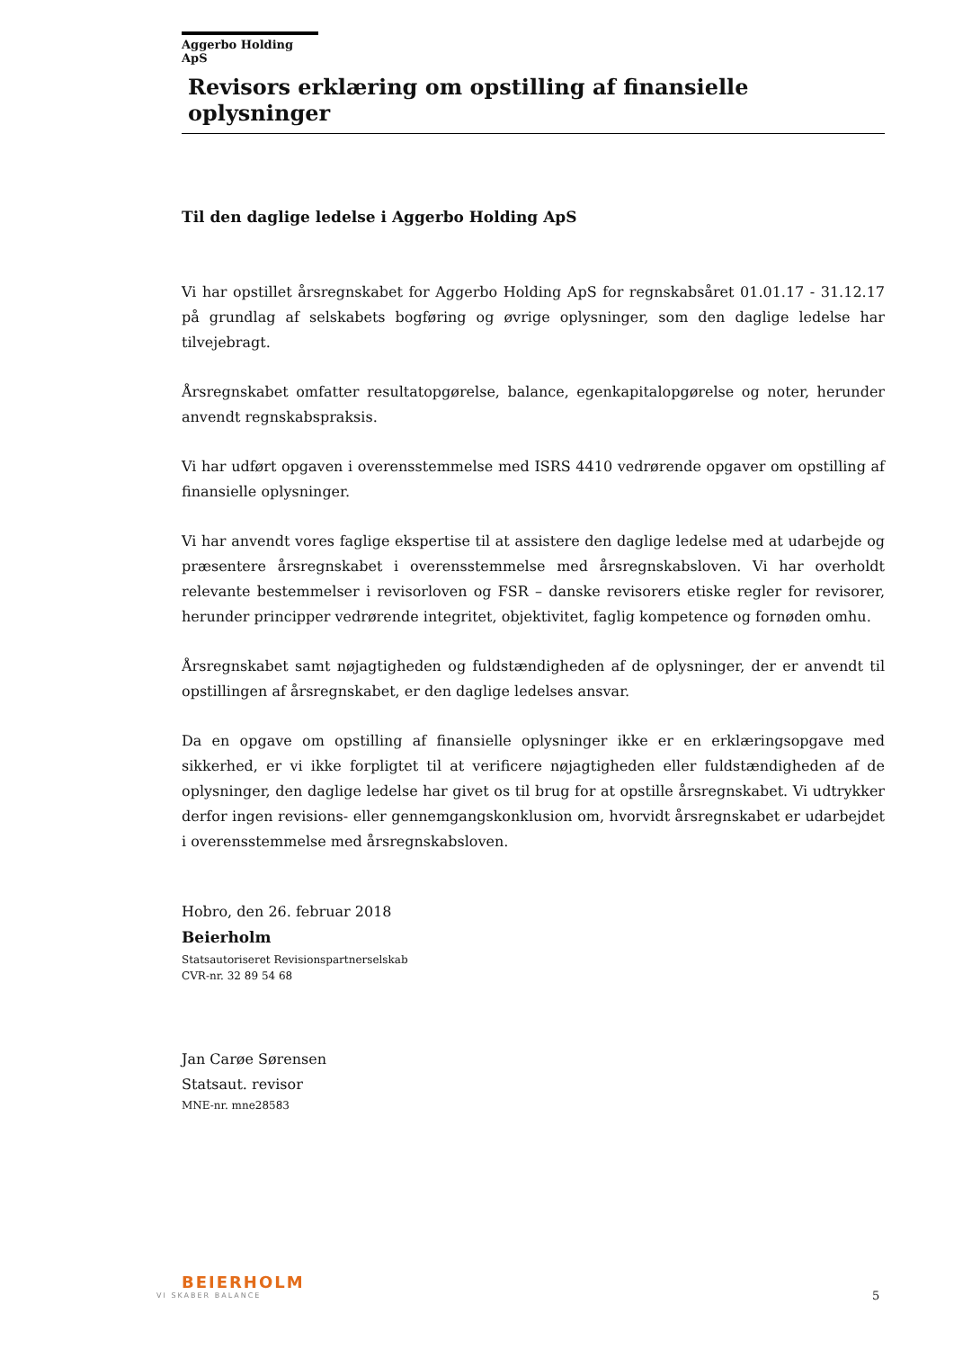Aggerbo Holding ApS
Revisors erklæring om opstilling af finansielle oplysninger
Til den daglige ledelse i Aggerbo Holding ApS
Vi har opstillet årsregnskabet for Aggerbo Holding ApS for regnskabsåret 01.01.17 - 31.12.17 på grundlag af selskabets bogføring og øvrige oplysninger, som den daglige ledelse har tilvejebragt.
Årsregnskabet omfatter resultatopgørelse, balance, egenkapitalopgørelse og noter, herunder anvendt regnskabspraksis.
Vi har udført opgaven i overensstemmelse med ISRS 4410 vedrørende opgaver om opstilling af finansielle oplysninger.
Vi har anvendt vores faglige ekspertise til at assistere den daglige ledelse med at udarbejde og præsentere årsregnskabet i overensstemmelse med årsregnskabsloven. Vi har overholdt relevante bestemmelser i revisorloven og FSR – danske revisorers etiske regler for revisorer, herunder principper vedrørende integritet, objektivitet, faglig kompetence og fornøden omhu.
Årsregnskabet samt nøjagtigheden og fuldstændigheden af de oplysninger, der er anvendt til opstillingen af årsregnskabet, er den daglige ledelses ansvar.
Da en opgave om opstilling af finansielle oplysninger ikke er en erklæringsopgave med sikkerhed, er vi ikke forpligtet til at verificere nøjagtigheden eller fuldstændigheden af de oplysninger, den daglige ledelse har givet os til brug for at opstille årsregnskabet. Vi udtrykker derfor ingen revisions- eller gennemgangskonklusion om, hvorvidt årsregnskabet er udarbejdet i overensstemmelse med årsregnskabsloven.
Hobro, den 26. februar 2018
Beierholm
Statsautoriseret Revisionspartnerselskab
CVR-nr. 32 89 54 68
Jan Carøe Sørensen
Statsaut. revisor
MNE-nr. mne28583
BEIERHOLM
VI SKABER BALANCE
5